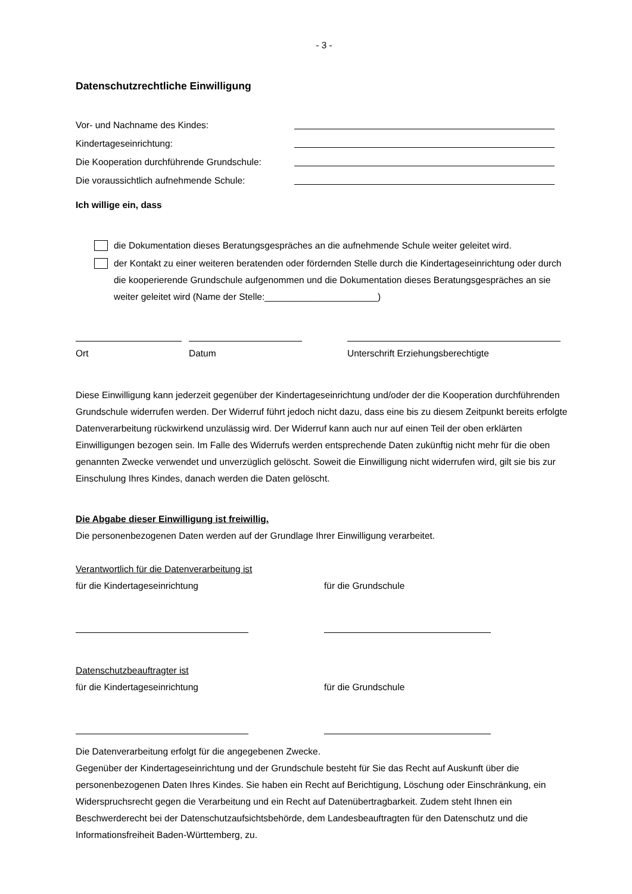- 3 -
Datenschutzrechtliche Einwilligung
Vor- und Nachname des Kindes:
Kindertageseinrichtung:
Die Kooperation durchführende Grundschule:
Die voraussichtlich aufnehmende Schule:
Ich willige ein, dass
die Dokumentation dieses Beratungsgespräches an die aufnehmende Schule weiter geleitet wird.
der Kontakt zu einer weiteren beratenden oder fördernden Stelle durch die Kindertageseinrichtung oder durch die kooperierende Grundschule aufgenommen und die Dokumentation dieses Beratungsgespräches an sie weiter geleitet wird (Name der Stelle:______________________)
Ort Datum Unterschrift Erziehungsberechtigte
Diese Einwilligung kann jederzeit gegenüber der Kindertageseinrichtung und/oder der die Kooperation durchführenden Grundschule widerrufen werden. Der Widerruf führt jedoch nicht dazu, dass eine bis zu diesem Zeitpunkt bereits erfolgte Datenverarbeitung rückwirkend unzulässig wird. Der Widerruf kann auch nur auf einen Teil der oben erklärten Einwilligungen bezogen sein. Im Falle des Widerrufs werden entsprechende Daten zukünftig nicht mehr für die oben genannten Zwecke verwendet und unverzüglich gelöscht. Soweit die Einwilligung nicht widerrufen wird, gilt sie bis zur Einschulung Ihres Kindes, danach werden die Daten gelöscht.
Die Abgabe dieser Einwilligung ist freiwillig.
Die personenbezogenen Daten werden auf der Grundlage Ihrer Einwilligung verarbeitet.
Verantwortlich für die Datenverarbeitung ist
für die Kindertageseinrichtung für die Grundschule
Datenschutzbeauftragter ist
für die Kindertageseinrichtung für die Grundschule
Die Datenverarbeitung erfolgt für die angegebenen Zwecke.
Gegenüber der Kindertageseinrichtung und der Grundschule besteht für Sie das Recht auf Auskunft über die personenbezogenen Daten Ihres Kindes. Sie haben ein Recht auf Berichtigung, Löschung oder Einschränkung, ein Widerspruchsrecht gegen die Verarbeitung und ein Recht auf Datenübertragbarkeit. Zudem steht Ihnen ein Beschwerderecht bei der Datenschutzaufsichtsbehörde, dem Landesbeauftragten für den Datenschutz und die Informationsfreiheit Baden-Württemberg, zu.